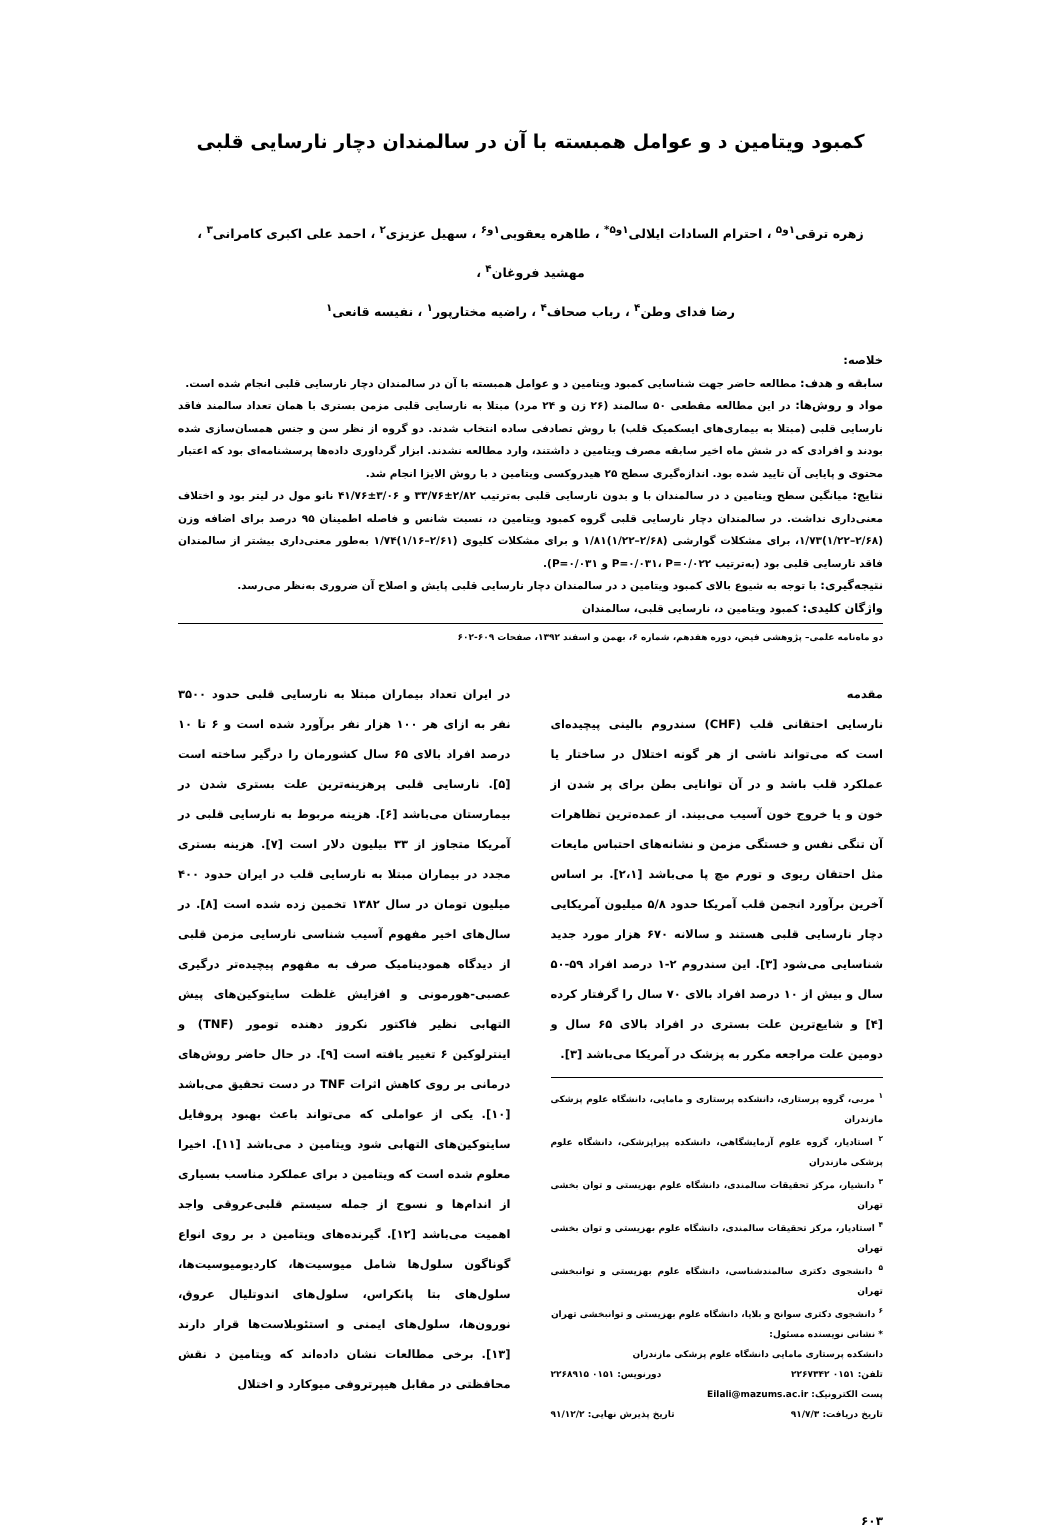کمبود ویتامین د و عوامل همبسته با آن در سالمندان دچار نارسایی قلبی
زهره ترقی<sup>۱و۵</sup> ، احترام السادات ایلالی<sup>۱و۵*</sup> ، طاهره یعقوبی<sup>۱و۶</sup> ، سهیل عزیزی<sup>۲</sup> ، احمد علی اکبری کامرانی<sup>۳</sup> ، مهشید فروغان<sup>۴</sup> ،
رضا فدای وطن<sup>۴</sup> ، رباب صحاف<sup>۴</sup> ، راضیه مختارپور<sup>۱</sup> ، نفیسه قانعی<sup>۱</sup>
خلاصه:
سابقه و هدف: مطالعه حاضر جهت شناسایی کمبود ویتامین د و عوامل همبسته با آن در سالمندان دچار نارسایی قلبی انجام شده است.
مواد و روش‌ها: در این مطالعه مقطعی ۵۰ سالمند (۲۶ زن و ۲۴ مرد) مبتلا به نارسایی قلبی مزمن بستری با همان تعداد سالمند فاقد نارسایی قلبی (مبتلا به بیماری‌های ایسکمیک قلب) با روش تصادفی ساده انتخاب شدند. دو گروه از نظر سن و جنس همسان‌سازی شده بودند و افرادی که در شش ماه اخیر سابقه مصرف ویتامین د داشتند، وارد مطالعه نشدند. ابزار گرداوری داده‌ها پرسشنامه‌ای بود که اعتبار محتوی و پایایی آن تایید شده بود. اندازه‌گیری سطح ۲۵ هیدروکسی ویتامین د با روش الایزا انجام شد.
نتایج: میانگین سطح ویتامین د در سالمندان با و بدون نارسایی قلبی به‌ترتیب ۲/۸۲±۳۳/۷۶ و ۳/۰۶±۴۱/۷۶ نانو مول در لیتر بود و اختلاف معنی‌داری نداشت. در سالمندان دچار نارسایی قلبی گروه کمبود ویتامین د، نسبت شانس و فاصله اطمینان ۹۵ درصد برای اضافه وزن (۲/۶۸–۱/۲۲)۱/۷۳، برای مشکلات گوارشی (۲/۶۸–۱/۲۲)۱/۸۱ و برای مشکلات کلیوی (۲/۶۱–۱/۱۶)۱/۷۴ به‌طور معنی‌داری بیشتر از سالمندان فاقد نارسایی قلبی بود (به‌ترتیب P=۰/۰۳۱، P=۰/۰۲۲ و P=۰/۰۳۱).
نتیجه‌گیری: با توجه به شیوع بالای کمبود ویتامین د در سالمندان دچار نارسایی قلبی پایش و اصلاح آن ضروری به‌نظر می‌رسد.
واژگان کلیدی: کمبود ویتامین د، نارسایی قلبی، سالمندان
دو ماه‌نامه علمی– پژوهشی فیض، دوره هفدهم، شماره ۶، بهمن و اسفند ۱۳۹۲، صفحات ۶۰۹-۶۰۲
مقدمه
نارسایی احتقانی قلب (CHF) سندروم بالینی پیچیده‌ای است که می‌تواند ناشی از هر گونه اختلال در ساختار یا عملکرد قلب باشد و در آن توانایی بطن برای پر شدن از خون و یا خروج خون آسیب می‌بیند. از عمده‌ترین تظاهرات آن تنگی نفس و خستگی مزمن و نشانه‌های احتباس مایعات مثل احتقان ریوی و تورم مچ پا می‌باشد [۲،۱]. بر اساس آخرین برآورد انجمن قلب آمریکا حدود ۵/۸ میلیون آمریکایی دچار نارسایی قلبی هستند و سالانه ۶۷۰ هزار مورد جدید شناسایی می‌شود [۳]. این سندروم ۲-۱ درصد افراد ۵۹-۵۰ سال و بیش از ۱۰ درصد افراد بالای ۷۰ سال را گرفتار کرده [۴] و شایع‌ترین علت بستری در افراد بالای ۶۵ سال و دومین علت مراجعه مکرر به پزشک در آمریکا می‌باشد [۳].
<sup>۱</sup> مربی، گروه پرستاری، دانشکده پرستاری و مامایی، دانشگاه علوم پزشکی مازندران
<sup>۲</sup> استادیار، گروه علوم آزمایشگاهی، دانشکده پیراپزشکی، دانشگاه علوم پزشکی مازندران
<sup>۳</sup> دانشیار، مرکز تحقیقات سالمندی، دانشگاه علوم بهزیستی و توان بخشی تهران
<sup>۴</sup> استادیار، مرکز تحقیقات سالمندی، دانشگاه علوم بهزیستی و توان بخشی تهران
<sup>۵</sup> دانشجوی دکتری سالمندشناسی، دانشگاه علوم بهزیستی و توانبخشی تهران
<sup>۶</sup> دانشجوی دکتری سوانح و بلایا، دانشگاه علوم بهزیستی و توانبخشی تهران
* نشانی نویسنده مسئول:
دانشکده پرستاری مامایی دانشگاه علوم پزشکی مازندران
تلفن: ۰۱۵۱ ۲۲۶۷۳۴۲ دورنویس: ۰۱۵۱ ۲۲۶۸۹۱۵
پست الکترونیک: Eilali@mazums.ac.ir
تاریخ دریافت: ۹۱/۷/۳ تاریخ پذیرش نهایی: ۹۱/۱۲/۲
در ایران تعداد بیماران مبتلا به نارسایی قلبی حدود ۳۵۰۰ نفر به ازای هر ۱۰۰ هزار نفر برآورد شده است و ۶ تا ۱۰ درصد افراد بالای ۶۵ سال کشورمان را درگیر ساخته است [۵]. نارسایی قلبی پرهزینه‌ترین علت بستری شدن در بیمارستان می‌باشد [۶]. هزینه مربوط به نارسایی قلبی در آمریکا متجاوز از ۳۳ بیلیون دلار است [۷]. هزینه بستری مجدد در بیماران مبتلا به نارسایی قلب در ایران حدود ۴۰۰ میلیون تومان در سال ۱۳۸۲ تخمین زده شده است [۸]. در سال‌های اخیر مفهوم آسیب شناسی نارسایی مزمن قلبی از دیدگاه همودینامیک صرف به مفهوم پیچیده‌تر درگیری عصبی-هورمونی و افزایش غلظت سایتوکین‌های پیش التهابی نظیر فاکتور نکروز دهنده تومور (TNF) و اینترلوکین ۶ تغییر یافته است [۹]. در حال حاضر روش‌های درمانی بر روی کاهش اثرات TNF در دست تحقیق می‌باشد [۱۰]. یکی از عواملی که می‌تواند باعث بهبود پروفایل سایتوکین‌های التهابی شود ویتامین د می‌باشد [۱۱]. اخیرا معلوم شده است که ویتامین د برای عملکرد مناسب بسیاری از اندام‌ها و نسوج از جمله سیستم قلبی‌عروقی واجد اهمیت می‌باشد [۱۲]. گیرنده‌های ویتامین د بر روی انواع گوناگون سلول‌ها شامل میوسیت‌ها، کاردیومیوسیت‌ها، سلول‌های بتا پانکراس، سلول‌های اندوتلیال عروق، نورون‌ها، سلول‌های ایمنی و استئوبلاست‌ها قرار دارند [۱۳]. برخی مطالعات نشان داده‌اند که ویتامین د نقش محافظتی در مقابل هیپرتروفی میوکارد و اختلال
۶۰۳